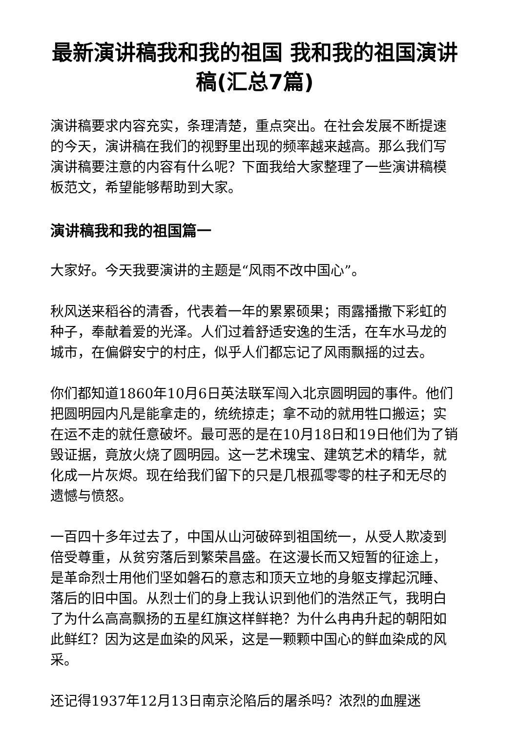最新演讲稿我和我的祖国 我和我的祖国演讲稿(汇总7篇)
演讲稿要求内容充实，条理清楚，重点突出。在社会发展不断提速的今天，演讲稿在我们的视野里出现的频率越来越高。那么我们写演讲稿要注意的内容有什么呢？下面我给大家整理了一些演讲稿模板范文，希望能够帮助到大家。
演讲稿我和我的祖国篇一
大家好。今天我要演讲的主题是“风雨不改中国心”。
秋风送来稻谷的清香，代表着一年的累累硕果；雨露播撒下彩虹的种子，奉献着爱的光泽。人们过着舒适安逸的生活，在车水马龙的城市，在偏僻安宁的村庄，似乎人们都忘记了风雨飘摇的过去。
你们都知道1860年10月6日英法联军闯入北京圆明园的事件。他们把圆明园内凡是能拿走的，统统掠走；拿不动的就用牲口搬运；实在运不走的就任意破坏。最可恶的是在10月18日和19日他们为了销毁证据，竟放火烧了圆明园。这一艺术瑰宝、建筑艺术的精华，就化成一片灰烬。现在给我们留下的只是几根孤零零的柱子和无尽的遗憾与愤怒。
一百四十多年过去了，中国从山河破碎到祖国统一，从受人欺凌到倍受尊重，从贫穷落后到繁荣昌盛。在这漫长而又短暂的征途上，是革命烈士用他们坚如磐石的意志和顶天立地的身躯支撑起沉睡、落后的旧中国。从烈士们的身上我认识到他们的浩然正气，我明白了为什么高高飘扬的五星红旗这样鲜艳？为什么冉冉升起的朝阳如此鲜红？因为这是血染的风采，这是一颗颗中国心的鲜血染成的风采。
还记得1937年12月13日南京沦陷后的屠杀吗？浓烈的血腥迷